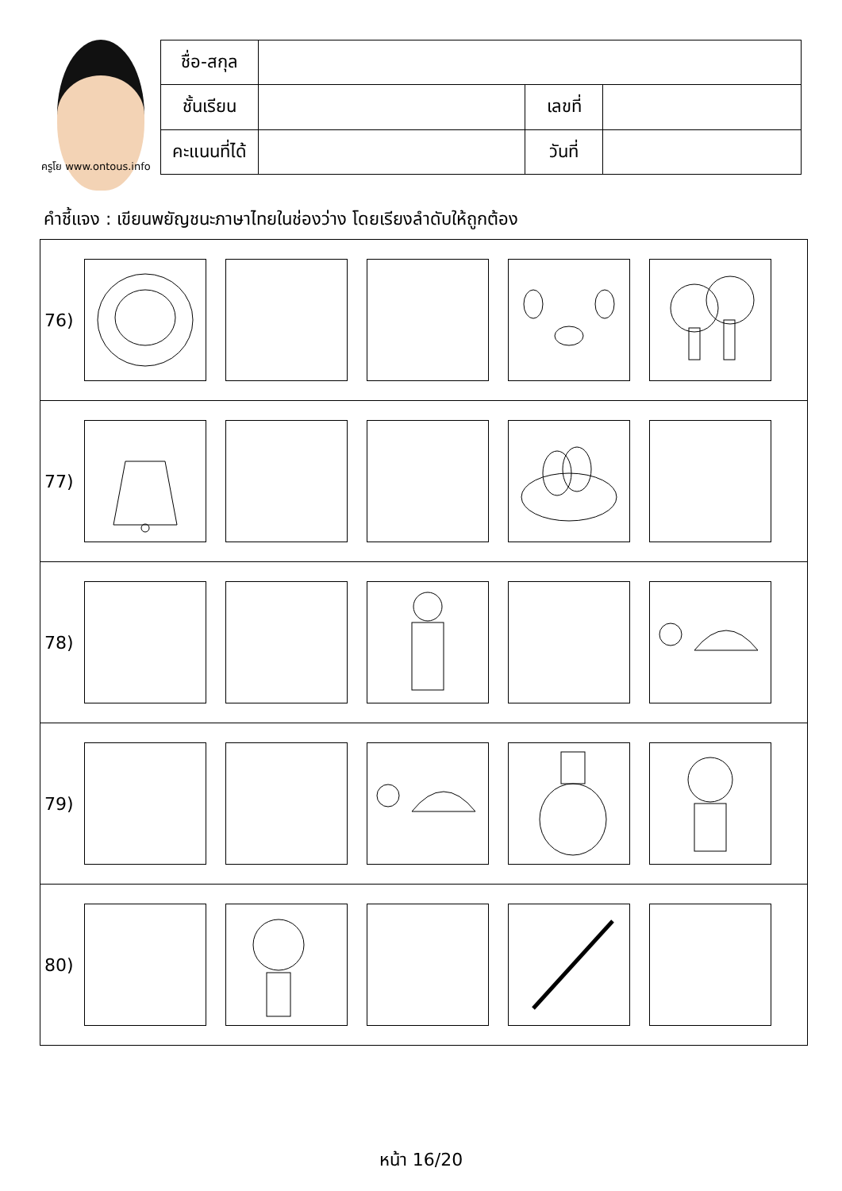ครูโย www.ontous.info
| ชื่อ-สกุล | | | |
| ชั้นเรียน | | เลขที่ | |
| คะแนนที่ได้ | | วันที่ | |
คำชี้แจง : เขียนพยัญชนะภาษาไทยในช่องว่าง โดยเรียงลำดับให้ถูกต้อง
76)
77)
78)
79)
80)
หน้า 16/20